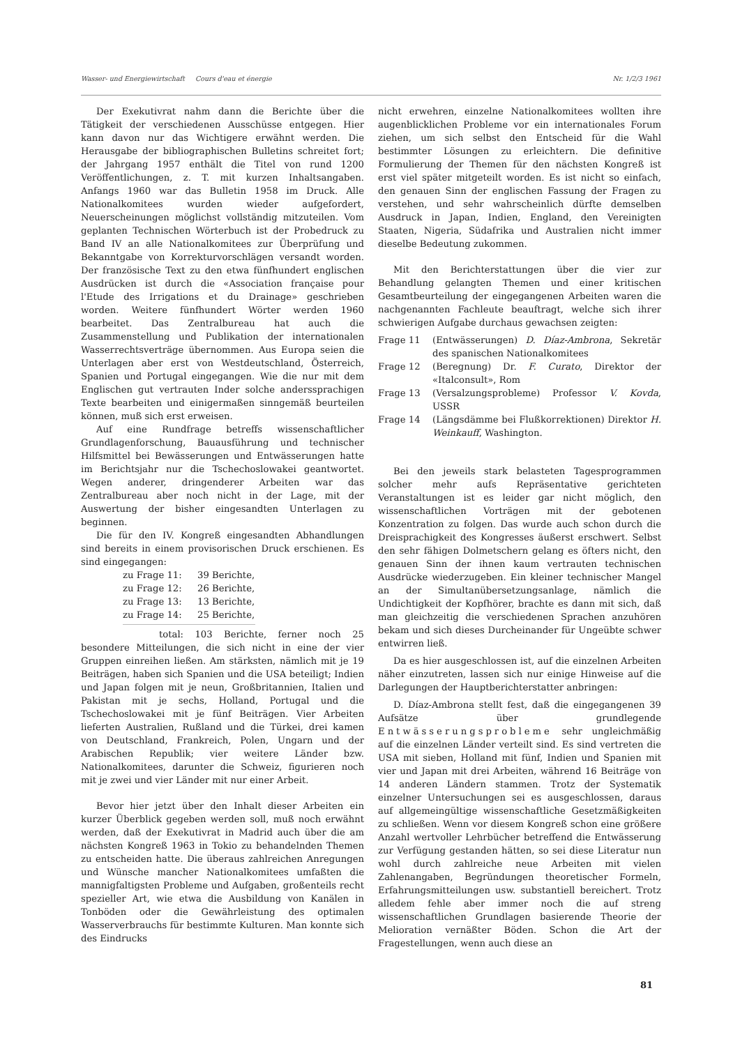Wasser- und Energiewirtschaft Cours d'eau et énergie Nr. 1/2/3 1961
Der Exekutivrat nahm dann die Berichte über die Tätigkeit der verschiedenen Ausschüsse entgegen. Hier kann davon nur das Wichtigere erwähnt werden. Die Herausgabe der bibliographischen Bulletins schreitet fort; der Jahrgang 1957 enthält die Titel von rund 1200 Veröffentlichungen, z. T. mit kurzen Inhaltsangaben. Anfangs 1960 war das Bulletin 1958 im Druck. Alle Nationalkomitees wurden wieder aufgefordert, Neuerscheinungen möglichst vollständig mitzuteilen. Vom geplanten Technischen Wörterbuch ist der Probedruck zu Band IV an alle Nationalkomitees zur Überprüfung und Bekanntgabe von Korrekturvorschlägen versandt worden. Der französische Text zu den etwa fünfhundert englischen Ausdrücken ist durch die «Association française pour l'Etude des Irrigations et du Drainage» geschrieben worden. Weitere fünfhundert Wörter werden 1960 bearbeitet. Das Zentralbureau hat auch die Zusammenstellung und Publikation der internationalen Wasserrechtsverträge übernommen. Aus Europa seien die Unterlagen aber erst von Westdeutschland, Österreich, Spanien und Portugal eingegangen. Wie die nur mit dem Englischen gut vertrauten Inder solche anderssprachigen Texte bearbeiten und einigermaßen sinngemäß beurteilen können, muß sich erst erweisen.
Auf eine Rundfrage betreffs wissenschaftlicher Grundlagenforschung, Bauausführung und technischer Hilfsmittel bei Bewässerungen und Entwässerungen hatte im Berichtsjahr nur die Tschechoslowakei geantwortet. Wegen anderer, dringenderer Arbeiten war das Zentralbureau aber noch nicht in der Lage, mit der Auswertung der bisher eingesandten Unterlagen zu beginnen.
Die für den IV. Kongreß eingesandten Abhandlungen sind bereits in einem provisorischen Druck erschienen. Es sind eingegangen:
zu Frage 11: 39 Berichte,
zu Frage 12: 26 Berichte,
zu Frage 13: 13 Berichte,
zu Frage 14: 25 Berichte,
total: 103 Berichte, ferner noch 25 besondere Mitteilungen, die sich nicht in eine der vier Gruppen einreihen ließen. Am stärksten, nämlich mit je 19 Beiträgen, haben sich Spanien und die USA beteiligt; Indien und Japan folgen mit je neun, Großbritannien, Italien und Pakistan mit je sechs, Holland, Portugal und die Tschechoslowakei mit je fünf Beiträgen. Vier Arbeiten lieferten Australien, Rußland und die Türkei, drei kamen von Deutschland, Frankreich, Polen, Ungarn und der Arabischen Republik; vier weitere Länder bzw. Nationalkomitees, darunter die Schweiz, figurieren noch mit je zwei und vier Länder mit nur einer Arbeit.
Bevor hier jetzt über den Inhalt dieser Arbeiten ein kurzer Überblick gegeben werden soll, muß noch erwähnt werden, daß der Exekutivrat in Madrid auch über die am nächsten Kongreß 1963 in Tokio zu behandelnden Themen zu entscheiden hatte. Die überaus zahlreichen Anregungen und Wünsche mancher Nationalkomitees umfaßten die mannigfaltigsten Probleme und Aufgaben, großenteils recht spezieller Art, wie etwa die Ausbildung von Kanälen in Tonböden oder die Gewährleistung des optimalen Wasserverbrauchs für bestimmte Kulturen. Man konnte sich des Eindrucks
nicht erwehren, einzelne Nationalkomitees wollten ihre augenblicklichen Probleme vor ein internationales Forum ziehen, um sich selbst den Entscheid für die Wahl bestimmter Lösungen zu erleichtern. Die definitive Formulierung der Themen für den nächsten Kongreß ist erst viel später mitgeteilt worden. Es ist nicht so einfach, den genauen Sinn der englischen Fassung der Fragen zu verstehen, und sehr wahrscheinlich dürfte demselben Ausdruck in Japan, Indien, England, den Vereinigten Staaten, Nigeria, Südafrika und Australien nicht immer dieselbe Bedeutung zukommen.
Mit den Berichterstattungen über die vier zur Behandlung gelangten Themen und einer kritischen Gesamtbeurteilung der eingegangenen Arbeiten waren die nachgenannten Fachleute beauftragt, welche sich ihrer schwierigen Aufgabe durchaus gewachsen zeigten:
Frage 11 (Entwässerungen) D. Díaz-Ambrona, Sekretär des spanischen Nationalkomitees
Frage 12 (Beregnung) Dr. F. Curato, Direktor der «Italconsult», Rom
Frage 13 (Versalzungsprobleme) Professor V. Kovda, USSR
Frage 14 (Längsdämme bei Flußkorrektionen) Direktor H. Weinkauff, Washington.
Bei den jeweils stark belasteten Tagesprogrammen solcher mehr aufs Repräsentative gerichteten Veranstaltungen ist es leider gar nicht möglich, den wissenschaftlichen Vorträgen mit der gebotenen Konzentration zu folgen. Das wurde auch schon durch die Dreisprachigkeit des Kongresses äußerst erschwert. Selbst den sehr fähigen Dolmetschern gelang es öfters nicht, den genauen Sinn der ihnen kaum vertrauten technischen Ausdrücke wiederzugeben. Ein kleiner technischer Mangel an der Simultanübersetzungsanlage, nämlich die Undichtigkeit der Kopfhörer, brachte es dann mit sich, daß man gleichzeitig die verschiedenen Sprachen anzuhören bekam und sich dieses Durcheinander für Ungeübte schwer entwirren ließ.
Da es hier ausgeschlossen ist, auf die einzelnen Arbeiten näher einzutreten, lassen sich nur einige Hinweise auf die Darlegungen der Hauptberichterstatter anbringen:
D. Díaz-Ambrona stellt fest, daß die eingegangenen 39 Aufsätze über grundlegende Entwässerungsprobleme sehr ungleichmäßig auf die einzelnen Länder verteilt sind. Es sind vertreten die USA mit sieben, Holland mit fünf, Indien und Spanien mit vier und Japan mit drei Arbeiten, während 16 Beiträge von 14 anderen Ländern stammen. Trotz der Systematik einzelner Untersuchungen sei es ausgeschlossen, daraus auf allgemeingültige wissenschaftliche Gesetzmäßigkeiten zu schließen. Wenn vor diesem Kongreß schon eine größere Anzahl wertvoller Lehrbücher betreffend die Entwässerung zur Verfügung gestanden hätten, so sei diese Literatur nun wohl durch zahlreiche neue Arbeiten mit vielen Zahlenangaben, Begründungen theoretischer Formeln, Erfahrungsmitteilungen usw. substantiell bereichert. Trotz alledem fehle aber immer noch die auf streng wissenschaftlichen Grundlagen basierende Theorie der Melioration vernäßter Böden. Schon die Art der Fragestellungen, wenn auch diese an
81